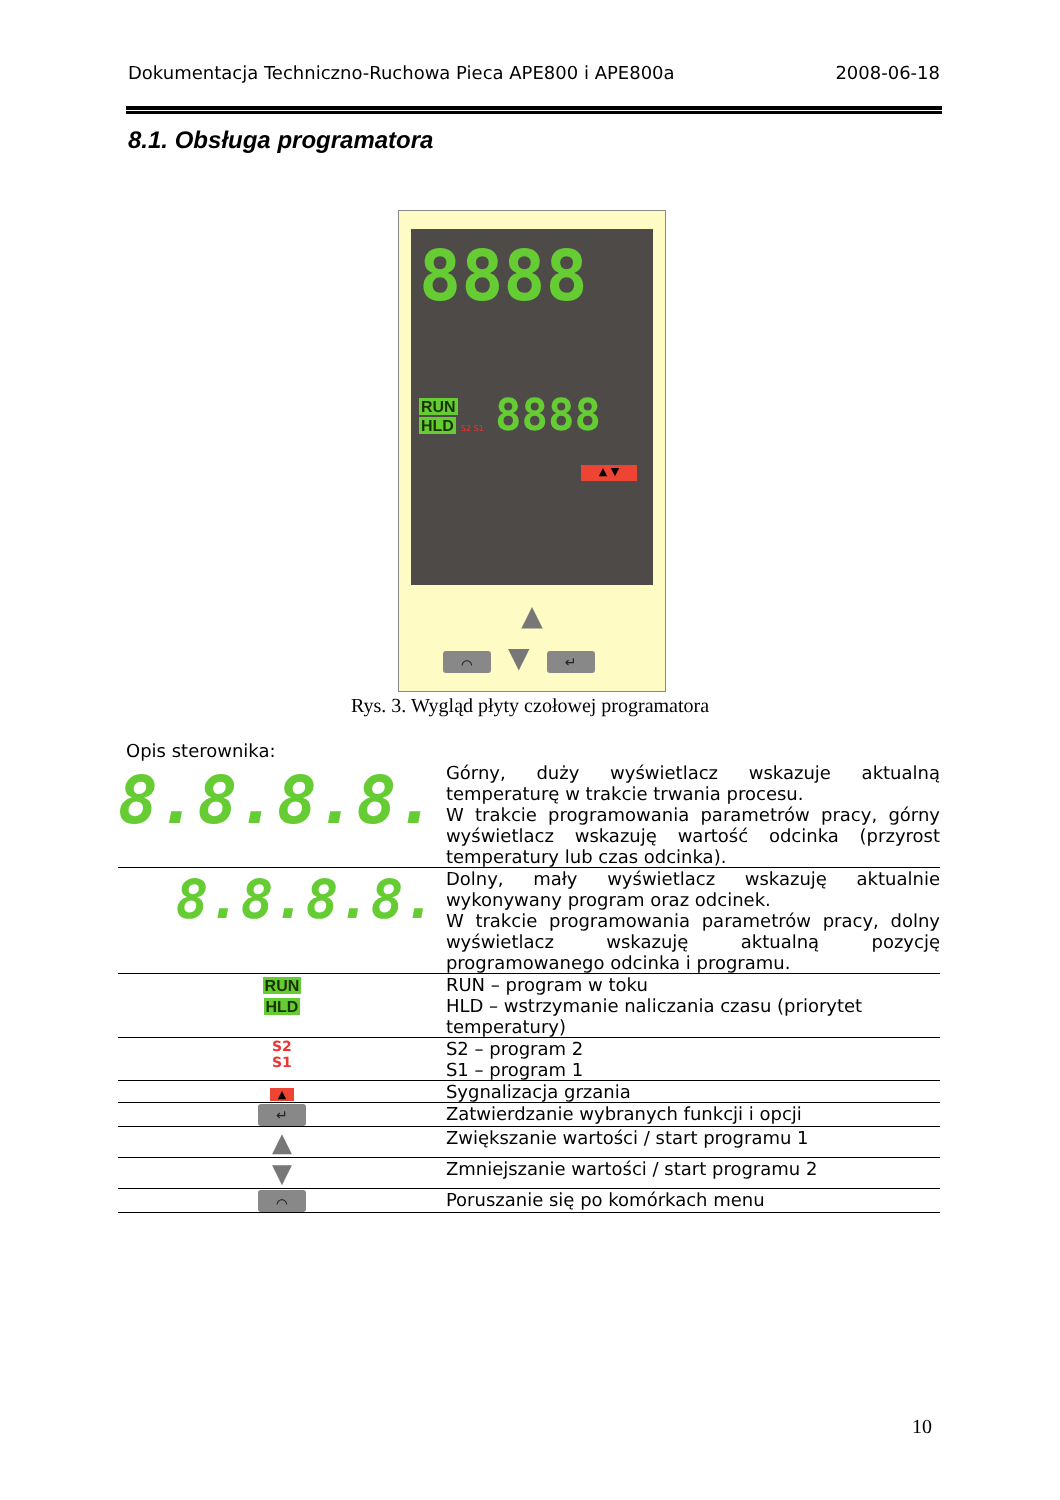Dokumentacja Techniczno-Ruchowa Pieca APE800 i APE800a 2008-06-18
8.1. Obsługa programatora
8888
RUN
HLD S2 S1
8888
▲ ▼
▲
⌒ ▼ ↵
Rys. 3. Wygląd płyty czołowej programatora
Opis sterownika:
| 8.8.8.8. | Górny, duży wyświetlacz wskazuje aktualną temperaturę w trakcie trwania procesu. W trakcie programowania parametrów pracy, górny wyświetlacz wskazuję wartość odcinka (przyrost temperatury lub czas odcinka). |
| 8.8.8.8. | Dolny, mały wyświetlacz wskazuję aktualnie wykonywany program oraz odcinek. W trakcie programowania parametrów pracy, dolny wyświetlacz wskazuję aktualną pozycję programowanego odcinka i programu. |
| RUN HLD | RUN – program w toku HLD – wstrzymanie naliczania czasu (priorytet temperatury) |
| S2 S1 | S2 – program 2 S1 – program 1 |
| ▲ | Sygnalizacja grzania |
| ↵ | Zatwierdzanie wybranych funkcji i opcji |
| ▲ | Zwiększanie wartości / start programu 1 |
| ▼ | Zmniejszanie wartości / start programu 2 |
| ⌒ | Poruszanie się po komórkach menu |
10